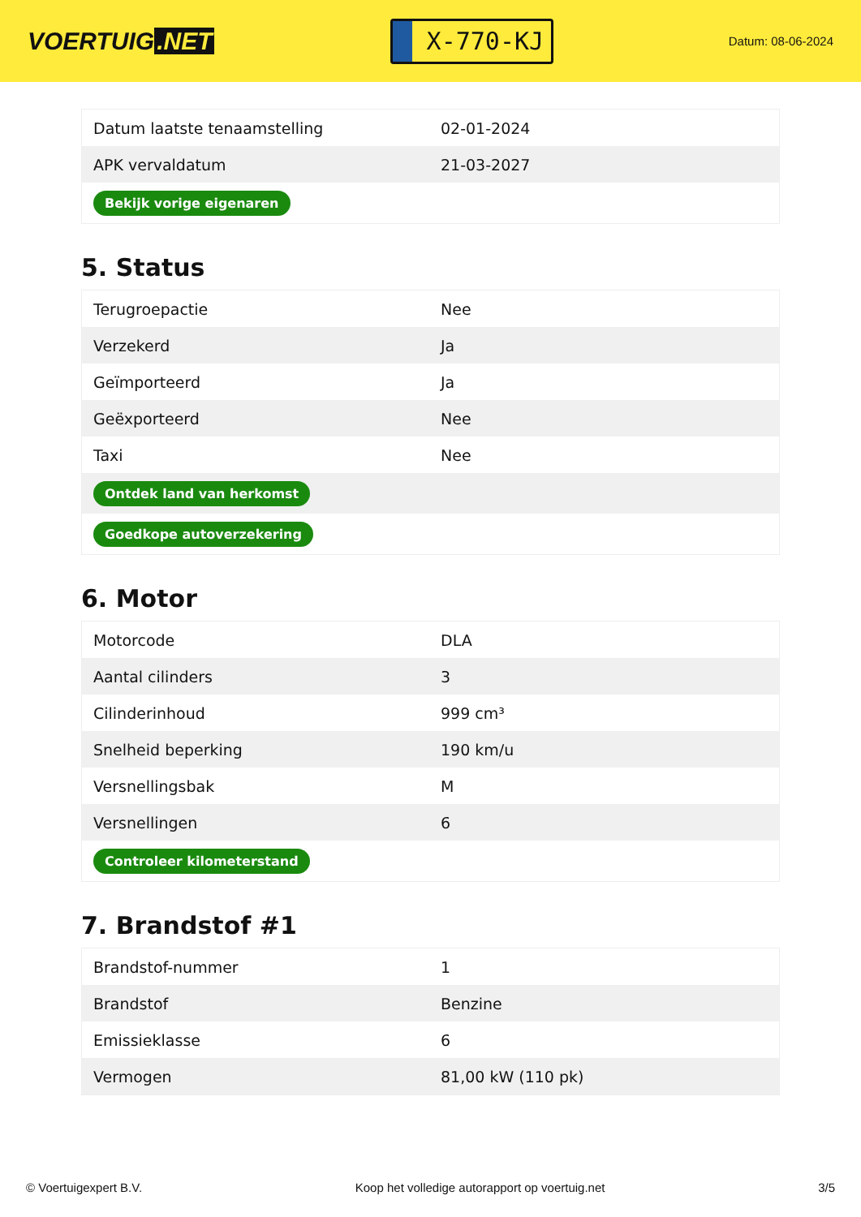VOERTUIG.NET
X-770-KJ
Datum: 08-06-2024
| Datum laatste tenaamstelling | 02-01-2024 |
| APK vervaldatum | 21-03-2027 |
| Bekijk vorige eigenaren | |
5. Status
| Terugroepactie | Nee |
| Verzekerd | Ja |
| Geïmporteerd | Ja |
| Geëxporteerd | Nee |
| Taxi | Nee |
| Ontdek land van herkomst | |
| Goedkope autoverzekering | |
6. Motor
| Motorcode | DLA |
| Aantal cilinders | 3 |
| Cilinderinhoud | 999 cm³ |
| Snelheid beperking | 190 km/u |
| Versnellingsbak | M |
| Versnellingen | 6 |
| Controleer kilometerstand | |
7. Brandstof #1
| Brandstof-nummer | 1 |
| Brandstof | Benzine |
| Emissieklasse | 6 |
| Vermogen | 81,00 kW (110 pk) |
© Voertuigexpert B.V. Koop het volledige autorapport op voertuig.net 3/5